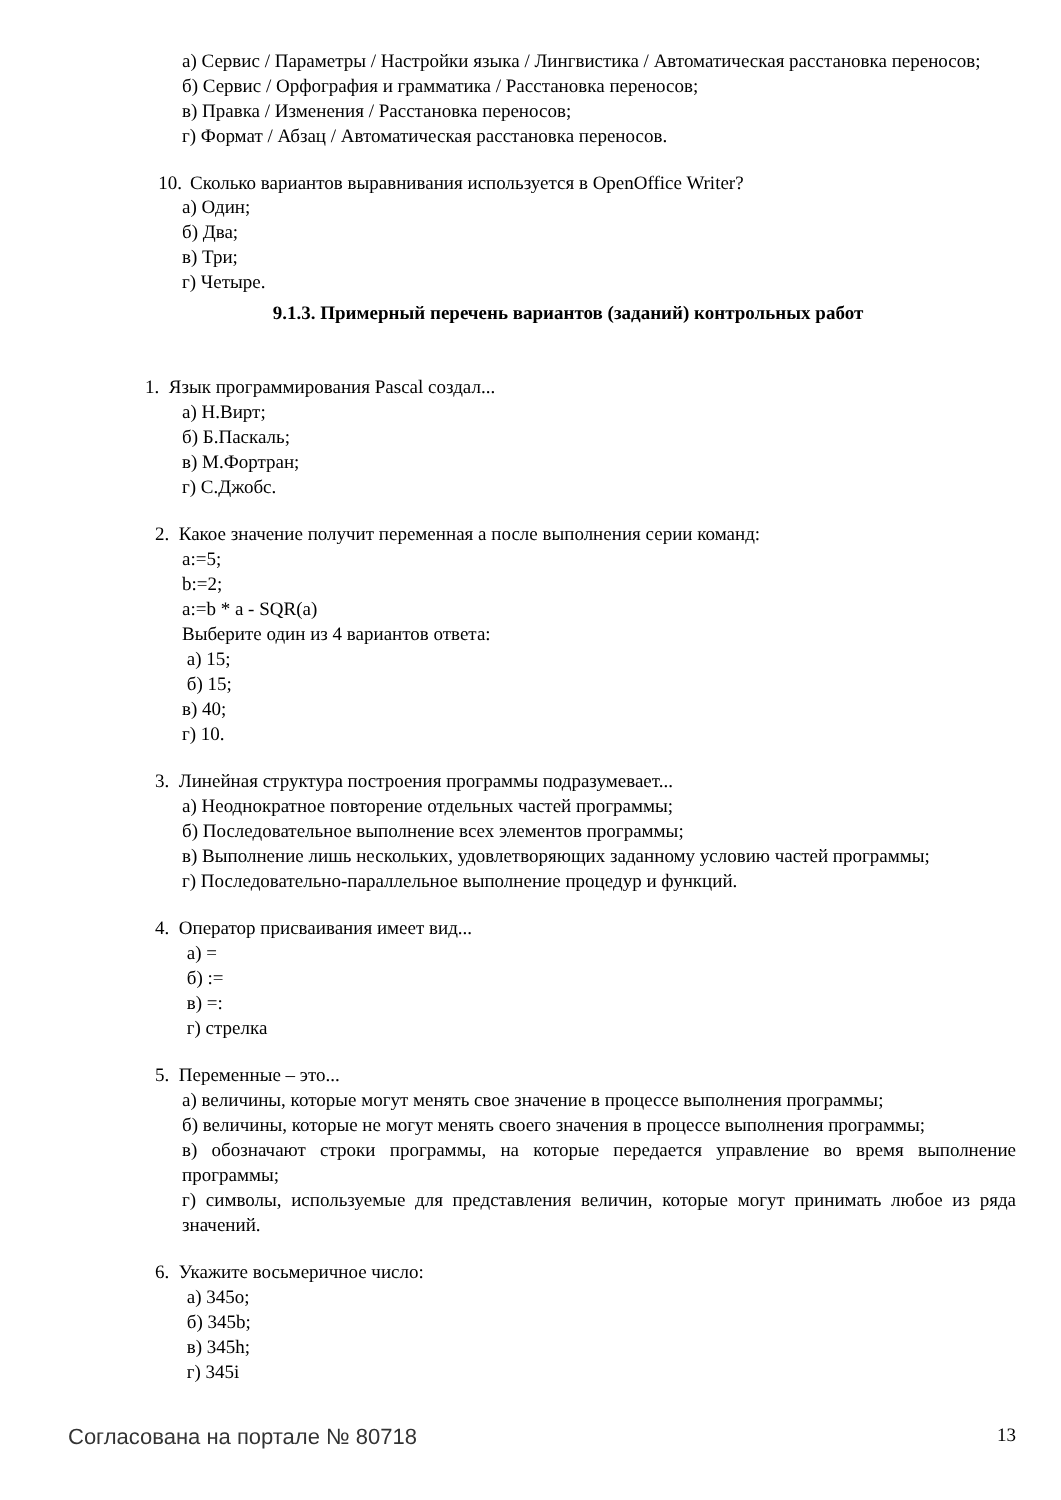а) Сервис / Параметры / Настройки языка / Лингвистика / Автоматическая расстановка переносов;
б) Сервис / Орфография и грамматика / Расстановка переносов;
в) Правка / Изменения / Расстановка переносов;
г) Формат / Абзац / Автоматическая расстановка переносов.
10. Сколько вариантов выравнивания используется в OpenOffice Writer?
а) Один;
б) Два;
в) Три;
г) Четыре.
9.1.3. Примерный перечень вариантов (заданий) контрольных работ
1. Язык программирования Pascal создал...
а) Н.Вирт;
б) Б.Паскаль;
в) М.Фортран;
г) С.Джобс.
2. Какое значение получит переменная a после выполнения серии команд:
a:=5;
b:=2;
a:=b * a - SQR(a)
Выберите один из 4 вариантов ответа:
а) 15;
б) 15;
в) 40;
г) 10.
3. Линейная структура построения программы подразумевает...
а) Неоднократное повторение отдельных частей программы;
б) Последовательное выполнение всех элементов программы;
в) Выполнение лишь нескольких, удовлетворяющих заданному условию частей программы;
г) Последовательно-параллельное выполнение процедур и функций.
4. Оператор присваивания имеет вид...
а) =
б) :=
в) =:
г) стрелка
5. Переменные – это...
а) величины, которые могут менять свое значение в процессе выполнения программы;
б) величины, которые не могут менять своего значения в процессе выполнения программы;
в) обозначают строки программы, на которые передается управление во время выполнение программы;
г) символы, используемые для представления величин, которые могут принимать любое из ряда значений.
6. Укажите восьмеричное число:
а) 345o;
б) 345b;
в) 345h;
г) 345i
Согласована на портале № 80718 13